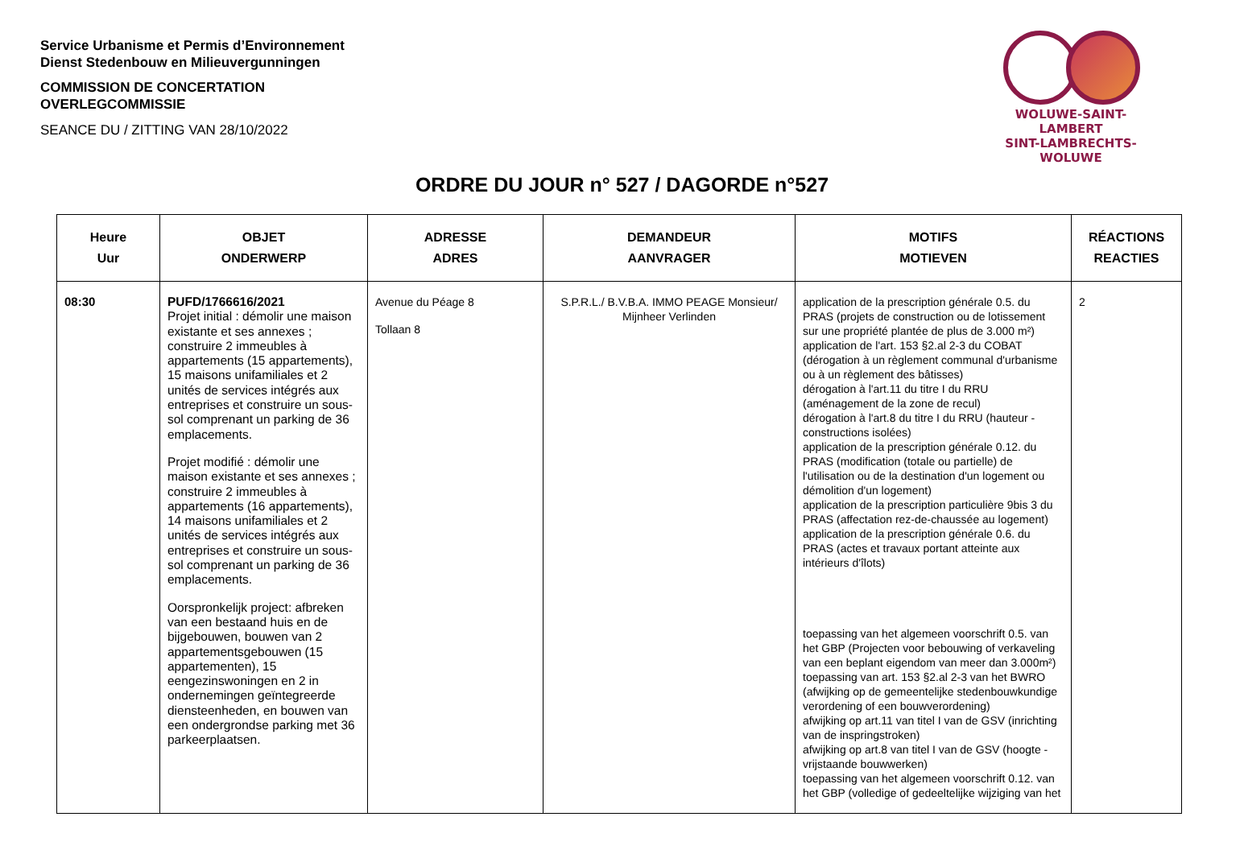Service Urbanisme et Permis d’Environnement
Dienst Stedenbouw en Milieuvergunningen
COMMISSION DE CONCERTATION
OVERLEGCOMMISSIE
SEANCE DU / ZITTING VAN 28/10/2022
WOLUWE-SAINT-LAMBERT
SINT-LAMBRECHTS-WOLUWE
ORDRE DU JOUR n° 527 / DAGORDE n°527
| Heure Uur | OBJET ONDERWERP | ADRESSE ADRES | DEMANDEUR AANVRAGER | MOTIFS MOTIEVEN | RÉACTIONS REACTIES |
| --- | --- | --- | --- | --- | --- |
| 08:30 | PUFD/1766616/2021 Projet initial : démolir une maison existante et ses annexes ; construire 2 immeubles à appartements (15 appartements), 15 maisons unifamiliales et 2 unités de services intégrés aux entreprises et construire un sous-sol comprenant un parking de 36 emplacements. Projet modifié : démolir une maison existante et ses annexes ; construire 2 immeubles à appartements (16 appartements), 14 maisons unifamiliales et 2 unités de services intégrés aux entreprises et construire un sous-sol comprenant un parking de 36 emplacements. Oorspronkelijk project: afbreken van een bestaand huis en de bijgebouwen, bouwen van 2 appartementsgebouwen (15 appartementen), 15 eengezinswoningen en 2 in ondernemingen geïntegreerde diensteenheden, en bouwen van een ondergrondse parking met 36 parkeerplaatsen. | Avenue du Péage 8 Tollaan 8 | S.P.R.L./ B.V.B.A. IMMO PEAGE Monsieur/ Mijnheer Verlinden | application de la prescription générale 0.5. du PRAS (projets de construction ou de lotissement sur une propriété plantée de plus de 3.000 m²) application de l'art. 153 §2.al 2-3 du COBAT (dérogation à un règlement communal d'urbanisme ou à un règlement des bâtisses) dérogation à l'art.11 du titre I du RRU (aménagement de la zone de recul) dérogation à l'art.8 du titre I du RRU (hauteur - constructions isolées) application de la prescription générale 0.12. du PRAS (modification (totale ou partielle) de l'utilisation ou de la destination d'un logement ou démolition d'un logement) application de la prescription particulière 9bis 3 du PRAS (affectation rez-de-chaussée au logement) application de la prescription générale 0.6. du PRAS (actes et travaux portant atteinte aux intérieurs d'îlots) toepassing van het algemeen voorschrift 0.5. van het GBP (Projecten voor bebouwing of verkaveling van een beplant eigendom van meer dan 3.000m²) toepassing van art. 153 §2.al 2-3 van het BWRO (afwijking op de gemeentelijke stedenbouwkundige verordening of een bouwverordening) afwijking op art.11 van titel I van de GSV (inrichting van de inspringstroken) afwijking op art.8 van titel I van de GSV (hoogte - vrijstaande bouwwerken) toepassing van het algemeen voorschrift 0.12. van het GBP (volledige of gedeeltelijke wijziging van het | 2 |